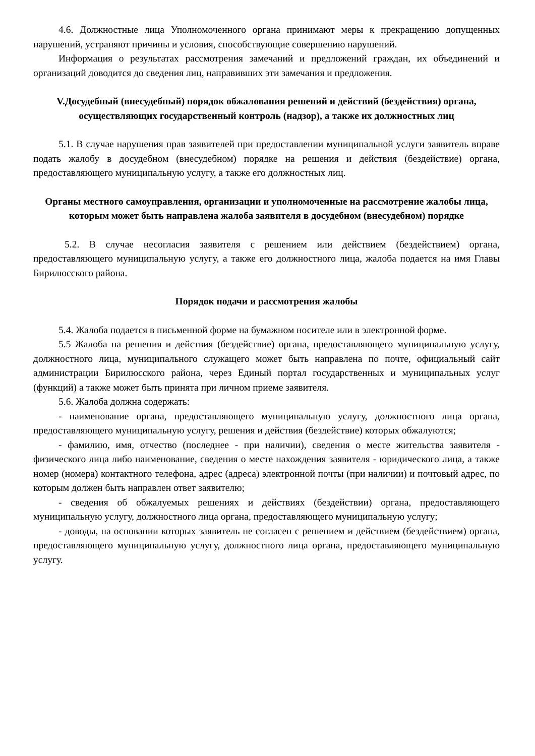4.6. Должностные лица Уполномоченного органа принимают меры к прекращению допущенных нарушений, устраняют причины и условия, способствующие совершению нарушений.
Информация о результатах рассмотрения замечаний и предложений граждан, их объединений и организаций доводится до сведения лиц, направивших эти замечания и предложения.
V.Досудебный (внесудебный) порядок обжалования решений и действий (бездействия) органа, осуществляющих государственный контроль (надзор), а также их должностных лиц
5.1. В случае нарушения прав заявителей при предоставлении муниципальной услуги заявитель вправе подать жалобу в досудебном (внесудебном) порядке на решения и действия (бездействие) органа, предоставляющего муниципальную услугу, а также его должностных лиц.
Органы местного самоуправления, организации и уполномоченные на рассмотрение жалобы лица, которым может быть направлена жалоба заявителя в досудебном (внесудебном) порядке
5.2. В случае несогласия заявителя с решением или действием (бездействием) органа, предоставляющего муниципальную услугу, а также его должностного лица, жалоба подается на имя Главы Бирилюсского района.
Порядок подачи и рассмотрения жалобы
5.4. Жалоба подается в письменной форме на бумажном носителе или в электронной форме.
5.5 Жалоба на решения и действия (бездействие) органа, предоставляющего муниципальную услугу, должностного лица, муниципального служащего может быть направлена по почте, официальный сайт администрации Бирилюсского района, через Единый портал государственных и муниципальных услуг (функций) а также может быть принята при личном приеме заявителя.
5.6. Жалоба должна содержать:
- наименование органа, предоставляющего муниципальную услугу, должностного лица органа, предоставляющего муниципальную услугу, решения и действия (бездействие) которых обжалуются;
- фамилию, имя, отчество (последнее - при наличии), сведения о месте жительства заявителя - физического лица либо наименование, сведения о месте нахождения заявителя - юридического лица, а также номер (номера) контактного телефона, адрес (адреса) электронной почты (при наличии) и почтовый адрес, по которым должен быть направлен ответ заявителю;
- сведения об обжалуемых решениях и действиях (бездействии) органа, предоставляющего муниципальную услугу, должностного лица органа, предоставляющего муниципальную услугу;
- доводы, на основании которых заявитель не согласен с решением и действием (бездействием) органа, предоставляющего муниципальную услугу, должностного лица органа, предоставляющего муниципальную услугу.